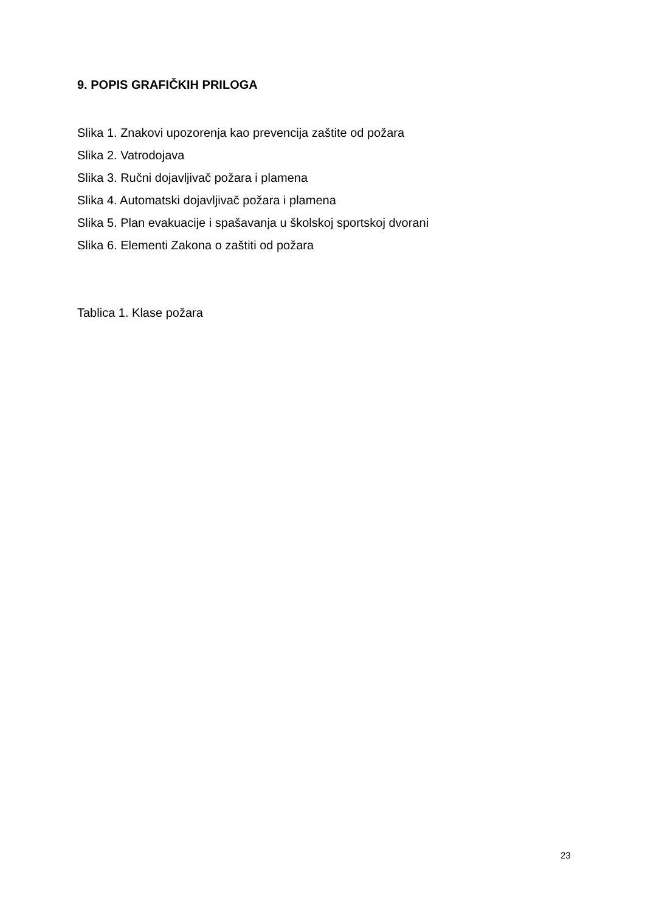9. POPIS GRAFIČKIH PRILOGA
Slika 1. Znakovi upozorenja kao prevencija zaštite od požara
Slika 2. Vatrodojava
Slika 3. Ručni dojavljivač požara i plamena
Slika 4. Automatski dojavljivač požara i plamena
Slika 5. Plan evakuacije i spašavanja u školskoj sportskoj dvorani
Slika 6. Elementi Zakona o zaštiti od požara
Tablica 1. Klase požara
23